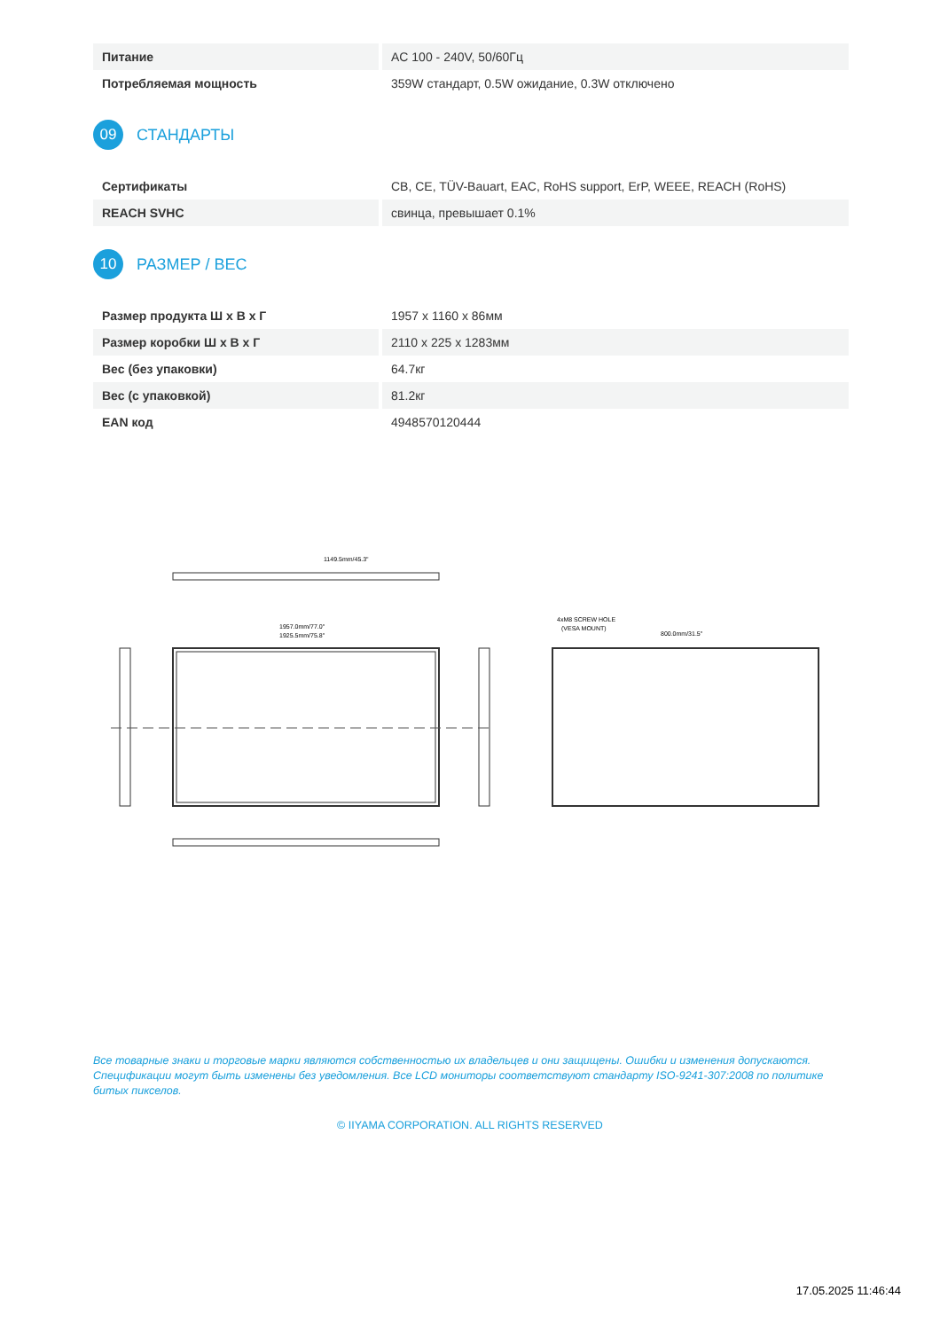| Питание | AC 100 - 240V, 50/60Гц |
| Потребляемая мощность | 359W стандарт, 0.5W ожидание, 0.3W отключено |
09
СТАНДАРТЫ
| Сертификаты | CB, CE, TÜV-Bauart, EAC, RoHS support, ErP, WEEE, REACH (RoHS) |
| REACH SVHC | свинца, превышает 0.1% |
10
РАЗМЕР / ВЕС
| Размер продукта Ш x В x Г | 1957 x 1160 x 86мм |
| Размер коробки Ш x В x Г | 2110 x 225 x 1283мм |
| Вес (без упаковки) | 64.7кг |
| Вес (с упаковкой) | 81.2кг |
| EAN код | 4948570120444 |
1149.5mm/45.3"
1957.0mm/77.0"
1925.5mm/75.8"
4xM8 SCREW HOLE
(VESA MOUNT)
800.0mm/31.5"
Все товарные знаки и торговые марки являются собственностью их владельцев и они защищены. Ошибки и изменения допускаются. Спецификации могут быть изменены без уведомления. Все LCD мониторы соответствуют стандарту ISO-9241-307:2008 по политике битых пикселов.
© IIYAMA CORPORATION. ALL RIGHTS RESERVED
17.05.2025 11:46:44